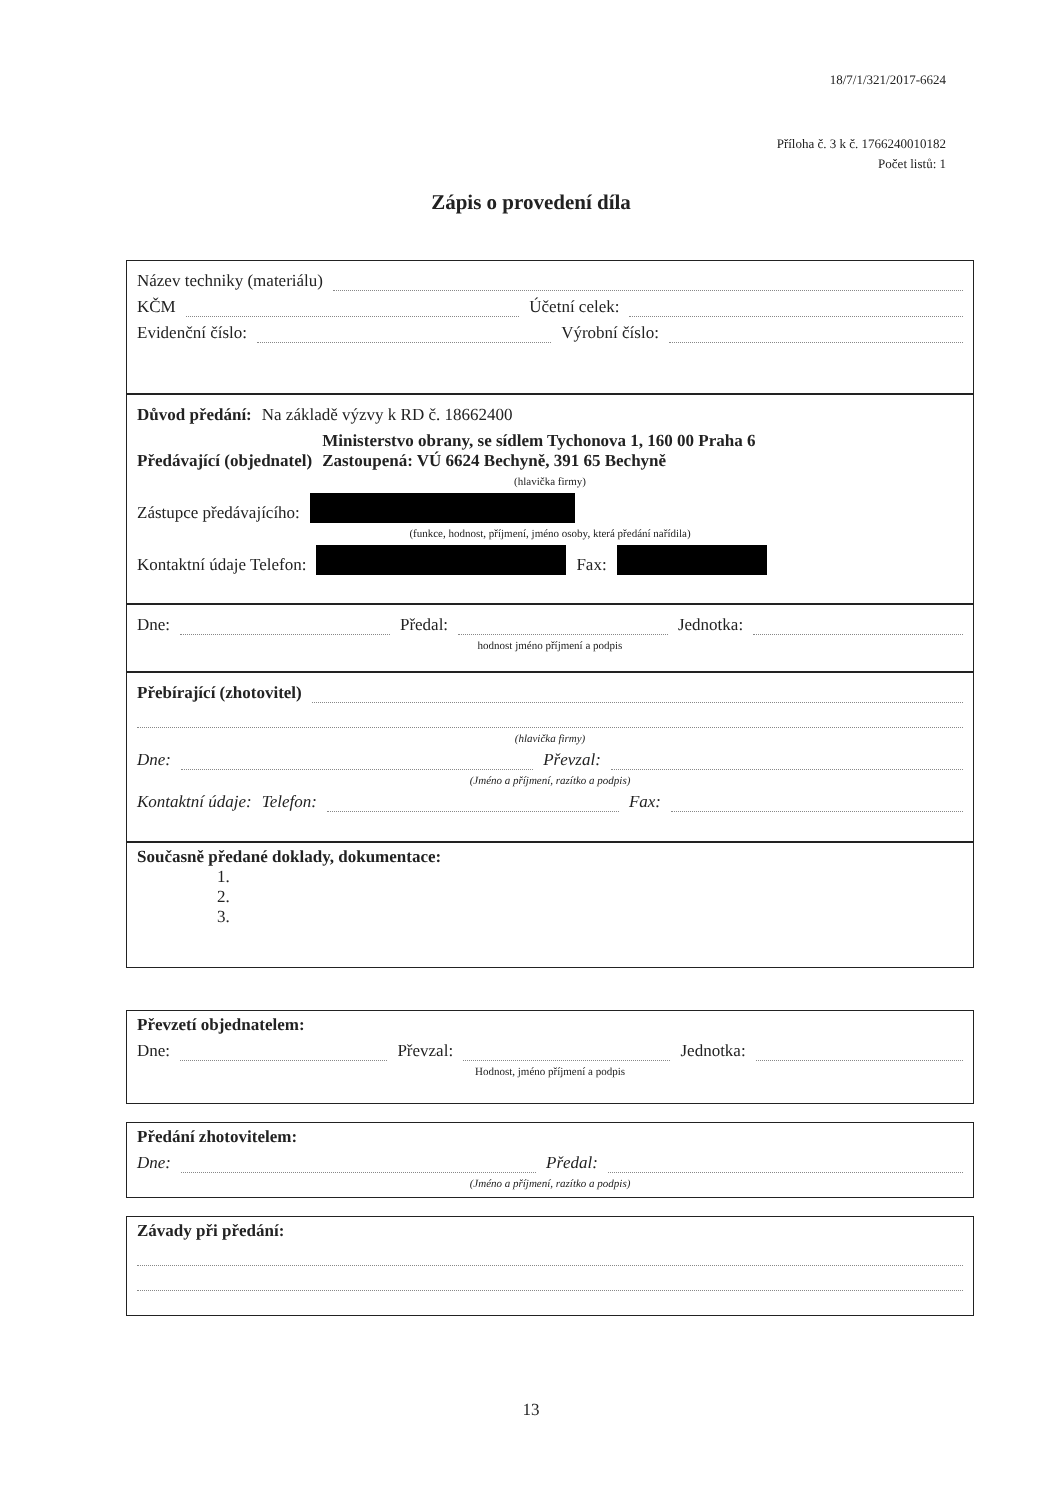18/7/1/321/2017-6624
Příloha č. 3 k č. 1766240010182
Počet listů: 1
Zápis o provedení díla
Název techniky (materiálu)
KČM Účetní celek:
Evidenční číslo: Výrobní číslo:
Důvod předání: Na základě výzvy k RD č. 18662400
Předávající (objednatel) Ministerstvo obrany, se sídlem Tychonova 1, 160 00 Praha 6
Zastoupená: VÚ 6624 Bechyně, 391 65 Bechyně
(hlavička firmy)
Zástupce předávajícího:
(funkce, hodnost, příjmení, jméno osoby, která předání nařídila)
Kontaktní údaje Telefon: Fax:
Dne: Předal: Jednotka:
hodnost jméno příjmení a podpis
Přebírající (zhotovitel)
(hlavička firmy)
Dne: Převzal:
(Jméno a příjmení, razítko a podpis)
Kontaktní údaje: Telefon: Fax:
Současně předané doklady, dokumentace:
1.
2.
3.
Převzetí objednatelem:
Dne: Převzal: Jednotka:
Hodnost, jméno příjmení a podpis
Předání zhotovitelem:
Dne: Předal:
(Jméno a příjmení, razítko a podpis)
Závady při předání:
13